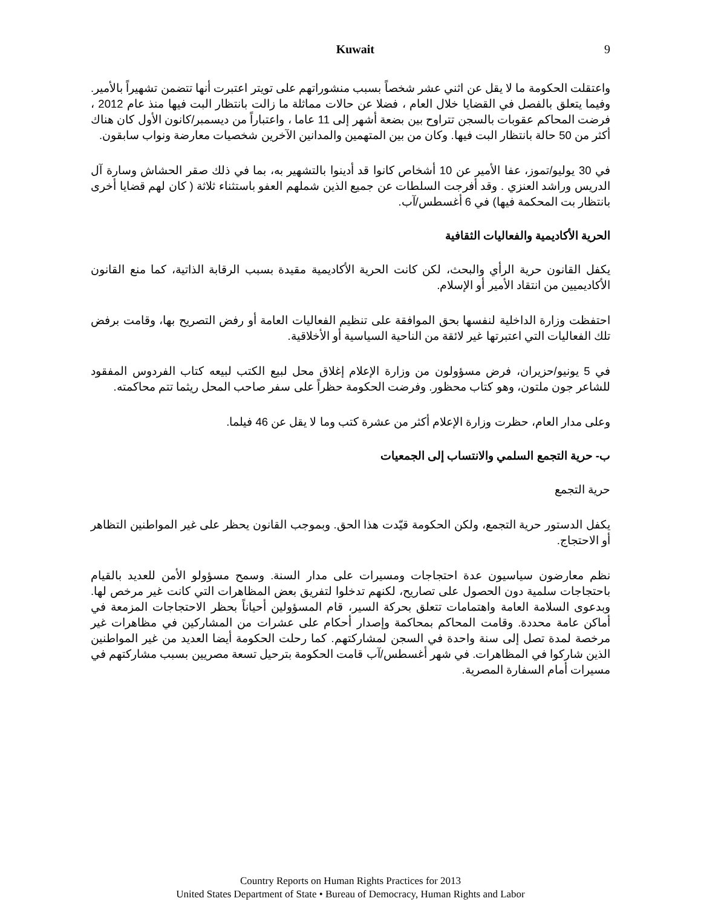Kuwait 9
واعتقلت الحكومة ما لا يقل عن اثني عشر شخصاً بسبب منشوراتهم على تويتر اعتبرت أنها تتضمن تشهيراً بالأمير. وفيما يتعلق بالفصل في القضايا خلال العام ، فضلا عن حالات مماثلة ما زالت بانتظار البت فيها منذ عام 2012 ، فرضت المحاكم عقوبات بالسجن تتراوح بين بضعة أشهر إلى 11 عاما ، واعتباراً من ديسمبر/كانون الأول كان هناك أكثر من 50 حالة بانتظار البت فيها. وكان من بين المتهمين والمدانين الآخرين شخصيات معارضة ونواب سابقون.
في 30 يوليو/تموز، عفا الأمير عن 10 أشخاص كانوا قد أدينوا بالتشهير به، بما في ذلك صقر الحشاش وسارة آل الدريس وراشد العنزي . وقد أفرجت السلطات عن جميع الذين شملهم العفو باستثناء ثلاثة ( كان لهم قضايا أخرى بانتظار بت المحكمة فيها) في 6 أغسطس/آب.
الحرية الأكاديمية والفعاليات الثقافية
يكفل القانون حرية الرأي والبحث، لكن كانت الحرية الأكاديمية مقيدة بسبب الرقابة الذاتية، كما منع القانون الأكاديميين من انتقاد الأمير أو الإسلام.
احتفظت وزارة الداخلية لنفسها بحق الموافقة على تنظيم الفعاليات العامة أو رفض التصريح بها، وقامت برفض تلك الفعاليات التي اعتبرتها غير لائقة من الناحية السياسية أو الأخلاقية.
في 5 يونيو/حزيران، فرض مسؤولون من وزارة الإعلام إغلاق محل لبيع الكتب لبيعه كتاب الفردوس المفقود للشاعر جون ملتون، وهو كتاب محظور. وفرضت الحكومة حظراً على سفر صاحب المحل ريثما تتم محاكمته.
وعلى مدار العام، حظرت وزارة الإعلام أكثر من عشرة كتب وما لا يقل عن 46 فيلما.
ب- حرية التجمع السلمي والانتساب إلى الجمعيات
حرية التجمع
يكفل الدستور حرية التجمع، ولكن الحكومة قيّدت هذا الحق. وبموجب القانون يحظر على غير المواطنين التظاهر أو الاحتجاج.
نظم معارضون سياسيون عدة احتجاجات ومسيرات على مدار السنة. وسمح مسؤولو الأمن للعديد بالقيام باحتجاجات سلمية دون الحصول على تصاريح، لكنهم تدخلوا لتفريق بعض المظاهرات التي كانت غير مرخص لها. وبدعوى السلامة العامة واهتمامات تتعلق بحركة السير، قام المسؤولين أحياناً بحظر الاحتجاجات المزمعة في أماكن عامة محددة. وقامت المحاكم بمحاكمة وإصدار أحكام على عشرات من المشاركين في مظاهرات غير مرخصة لمدة تصل إلى سنة واحدة في السجن لمشاركتهم. كما رحلت الحكومة أيضا العديد من غير المواطنين الذين شاركوا في المظاهرات. في شهر أغسطس/آب قامت الحكومة بترحيل تسعة مصريين بسبب مشاركتهم في مسيرات أمام السفارة المصرية.
Country Reports on Human Rights Practices for 2013
United States Department of State • Bureau of Democracy, Human Rights and Labor